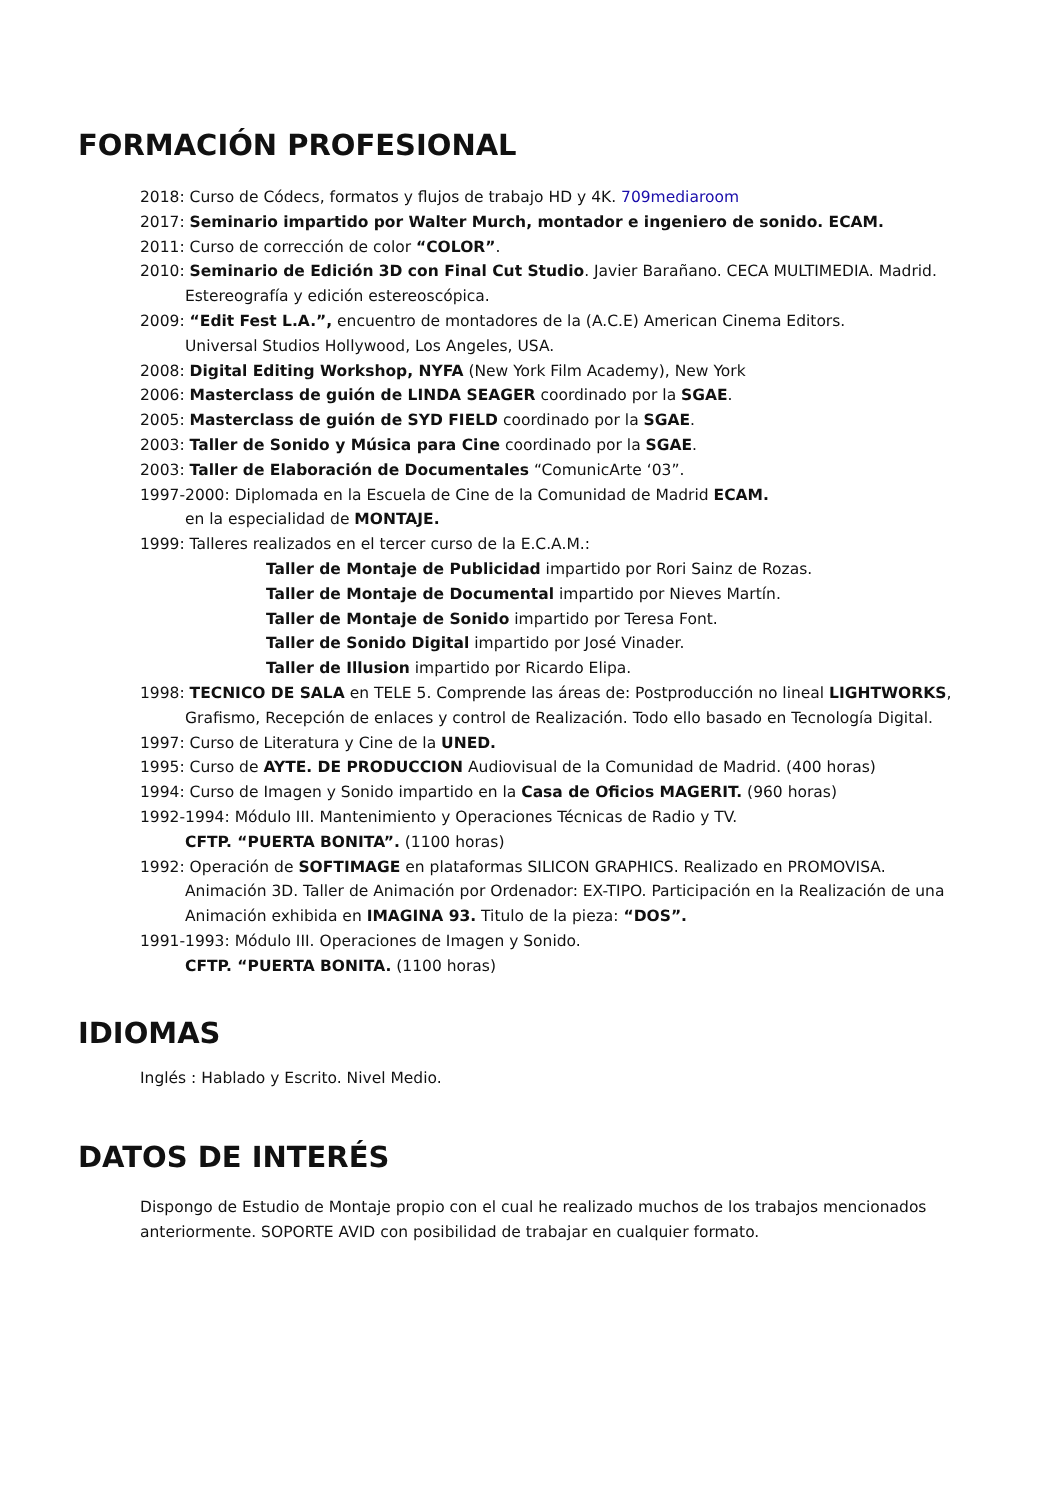FORMACIÓN PROFESIONAL
2018: Curso de Códecs, formatos y flujos de trabajo HD y 4K. 709mediaroom
2017: Seminario impartido por Walter Murch, montador e ingeniero de sonido. ECAM.
2011: Curso de corrección de color “COLOR”.
2010: Seminario de Edición 3D con Final Cut Studio. Javier Barañano. CECA MULTIMEDIA. Madrid.
Estereografía y edición estereoscópica.
2009: “Edit Fest L.A.”, encuentro de montadores de la (A.C.E) American Cinema Editors.
Universal Studios Hollywood, Los Angeles, USA.
2008: Digital Editing Workshop, NYFA (New York Film Academy), New York
2006: Masterclass de guión de LINDA SEAGER coordinado por la SGAE.
2005: Masterclass de guión de SYD FIELD coordinado por la SGAE.
2003: Taller de Sonido y Música para Cine coordinado por la SGAE.
2003: Taller de Elaboración de Documentales “ComunicArte ‘03”.
1997-2000: Diplomada en la Escuela de Cine de la Comunidad de Madrid ECAM.
en la especialidad de MONTAJE.
1999: Talleres realizados en el tercer curso de la E.C.A.M.:
Taller de Montaje de Publicidad impartido por Rori Sainz de Rozas.
Taller de Montaje de Documental impartido por Nieves Martín.
Taller de Montaje de Sonido impartido por Teresa Font.
Taller de Sonido Digital impartido por José Vinader.
Taller de Illusion impartido por Ricardo Elipa.
1998: TECNICO DE SALA en TELE 5. Comprende las áreas de: Postproducción no lineal LIGHTWORKS,
Grafismo, Recepción de enlaces y control de Realización. Todo ello basado en Tecnología Digital.
1997: Curso de Literatura y Cine de la UNED.
1995: Curso de AYTE. DE PRODUCCION Audiovisual de la Comunidad de Madrid. (400 horas)
1994: Curso de Imagen y Sonido impartido en la Casa de Oficios MAGERIT. (960 horas)
1992-1994: Módulo III. Mantenimiento y Operaciones Técnicas de Radio y TV.
CFTP. “PUERTA BONITA”. (1100 horas)
1992: Operación de SOFTIMAGE en plataformas SILICON GRAPHICS. Realizado en PROMOVISA.
Animación 3D. Taller de Animación por Ordenador: EX-TIPO. Participación en la Realización de una Animación exhibida en IMAGINA 93. Titulo de la pieza: “DOS”.
1991-1993: Módulo III. Operaciones de Imagen y Sonido.
CFTP. “PUERTA BONITA. (1100 horas)
IDIOMAS
Inglés : Hablado y Escrito. Nivel Medio.
DATOS DE INTERÉS
Dispongo de Estudio de Montaje propio con el cual he realizado muchos de los trabajos mencionados anteriormente. SOPORTE AVID con posibilidad de trabajar en cualquier formato.